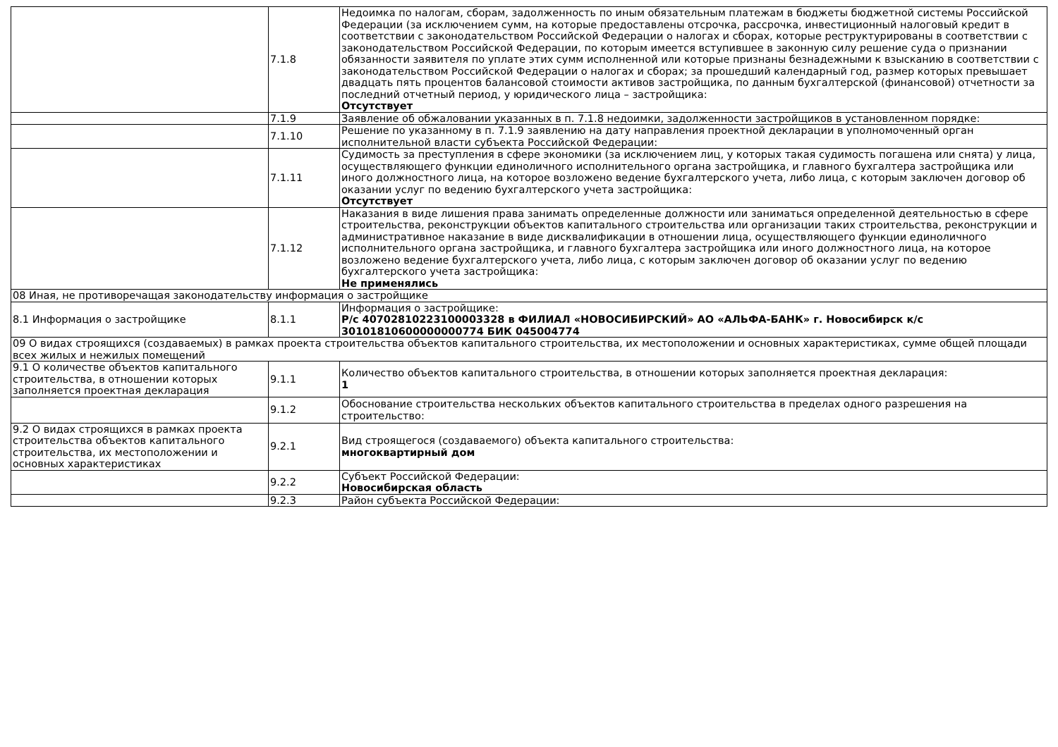| | 7.1.8 | Недоимка по налогам, сборам, задолженность по иным обязательным платежам в бюджеты бюджетной системы Российской Федерации (за исключением сумм, на которые предоставлены отсрочка, рассрочка, инвестиционный налоговый кредит в соответствии с законодательством Российской Федерации о налогах и сборах, которые реструктурированы в соответствии с законодательством Российской Федерации, по которым имеется вступившее в законную силу решение суда о признании обязанности заявителя по уплате этих сумм исполненной или которые признаны безнадежными к взысканию в соответствии с законодательством Российской Федерации о налогах и сборах; за прошедший календарный год, размер которых превышает двадцать пять процентов балансовой стоимости активов застройщика, по данным бухгалтерской (финансовой) отчетности за последний отчетный период, у юридического лица – застройщика: Отсутствует |
| | 7.1.9 | Заявление об обжаловании указанных в п. 7.1.8 недоимки, задолженности застройщиков в установленном порядке: |
| | 7.1.10 | Решение по указанному в п. 7.1.9 заявлению на дату направления проектной декларации в уполномоченный орган исполнительной власти субъекта Российской Федерации: |
| | 7.1.11 | Судимость за преступления в сфере экономики (за исключением лиц, у которых такая судимость погашена или снята) у лица, осуществляющего функции единоличного исполнительного органа застройщика, и главного бухгалтера застройщика или иного должностного лица, на которое возложено ведение бухгалтерского учета, либо лица, с которым заключен договор об оказании услуг по ведению бухгалтерского учета застройщика: Отсутствует |
| | 7.1.12 | Наказания в виде лишения права занимать определенные должности или заниматься определенной деятельностью в сфере строительства, реконструкции объектов капитального строительства или организации таких строительства, реконструкции и административное наказание в виде дисквалификации в отношении лица, осуществляющего функции единоличного исполнительного органа застройщика, и главного бухгалтера застройщика или иного должностного лица, на которое возложено ведение бухгалтерского учета, либо лица, с которым заключен договор об оказании услуг по ведению бухгалтерского учета застройщика: Не применялись |
| 08 Иная, не противоречащая законодательству информация о застройщике | | |
| 8.1 Информация о застройщике | 8.1.1 | Информация о застройщике: Р/с 40702810223100003328 в ФИЛИАЛ «НОВОСИБИРСКИЙ» АО «АЛЬФА-БАНК» г. Новосибирск к/с 30101810600000000774 БИК 045004774 |
| 09 О видах строящихся (создаваемых) в рамках проекта строительства объектов капитального строительства, их местоположении и основных характеристиках, сумме общей площади всех жилых и нежилых помещений | | |
| 9.1 О количестве объектов капитального строительства, в отношении которых заполняется проектная декларация | 9.1.1 | Количество объектов капитального строительства, в отношении которых заполняется проектная декларация: 1 |
| | 9.1.2 | Обоснование строительства нескольких объектов капитального строительства в пределах одного разрешения на строительство: |
| 9.2 О видах строящихся в рамках проекта строительства объектов капитального строительства, их местоположении и основных характеристиках | 9.2.1 | Вид строящегося (создаваемого) объекта капитального строительства: многоквартирный дом |
| | 9.2.2 | Субъект Российской Федерации: Новосибирская область |
| | 9.2.3 | Район субъекта Российской Федерации: |